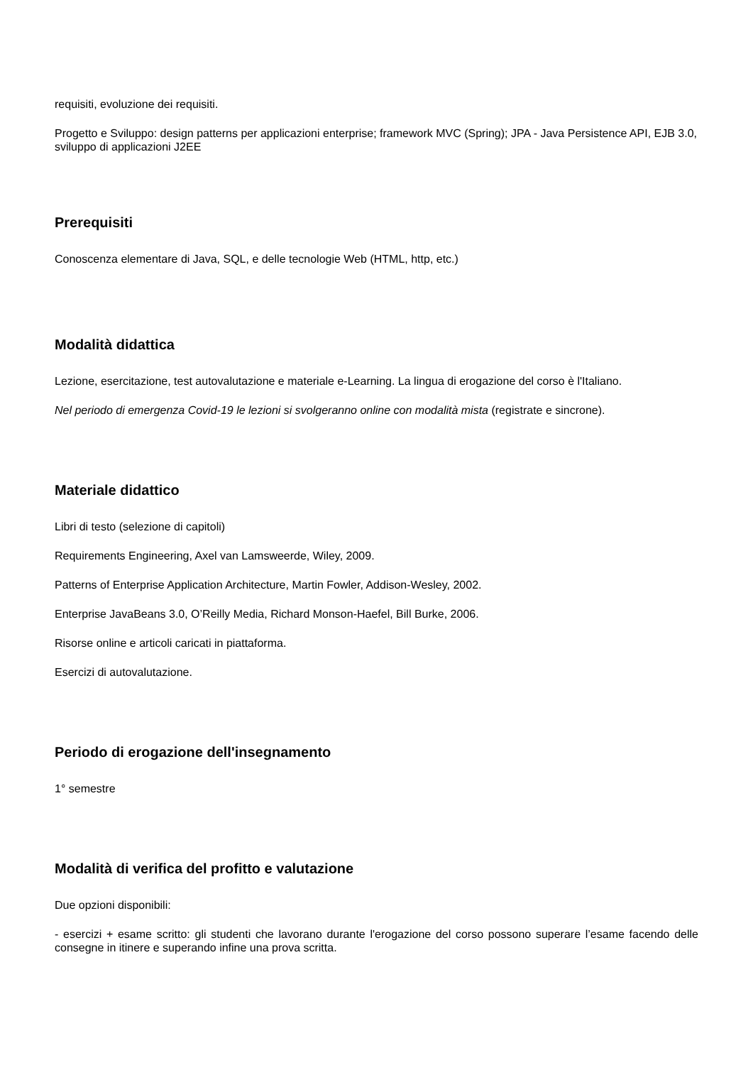requisiti, evoluzione dei requisiti.
Progetto e Sviluppo: design patterns per applicazioni enterprise; framework MVC (Spring); JPA - Java Persistence API, EJB 3.0, sviluppo di applicazioni J2EE
Prerequisiti
Conoscenza elementare di Java, SQL, e delle tecnologie Web (HTML, http, etc.)
Modalità didattica
Lezione, esercitazione, test autovalutazione e materiale e-Learning. La lingua di erogazione del corso è l'Italiano.
Nel periodo di emergenza Covid-19 le lezioni si svolgeranno online con modalità mista (registrate e sincrone).
Materiale didattico
Libri di testo (selezione di capitoli)
Requirements Engineering, Axel van Lamsweerde, Wiley, 2009.
Patterns of Enterprise Application Architecture, Martin Fowler, Addison-Wesley, 2002.
Enterprise JavaBeans 3.0, O’Reilly Media, Richard Monson-Haefel, Bill Burke, 2006.
Risorse online e articoli caricati in piattaforma.
Esercizi di autovalutazione.
Periodo di erogazione dell'insegnamento
1° semestre
Modalità di verifica del profitto e valutazione
Due opzioni disponibili:
- esercizi + esame scritto: gli studenti che lavorano durante l'erogazione del corso possono superare l’esame facendo delle consegne in itinere e superando infine una prova scritta.